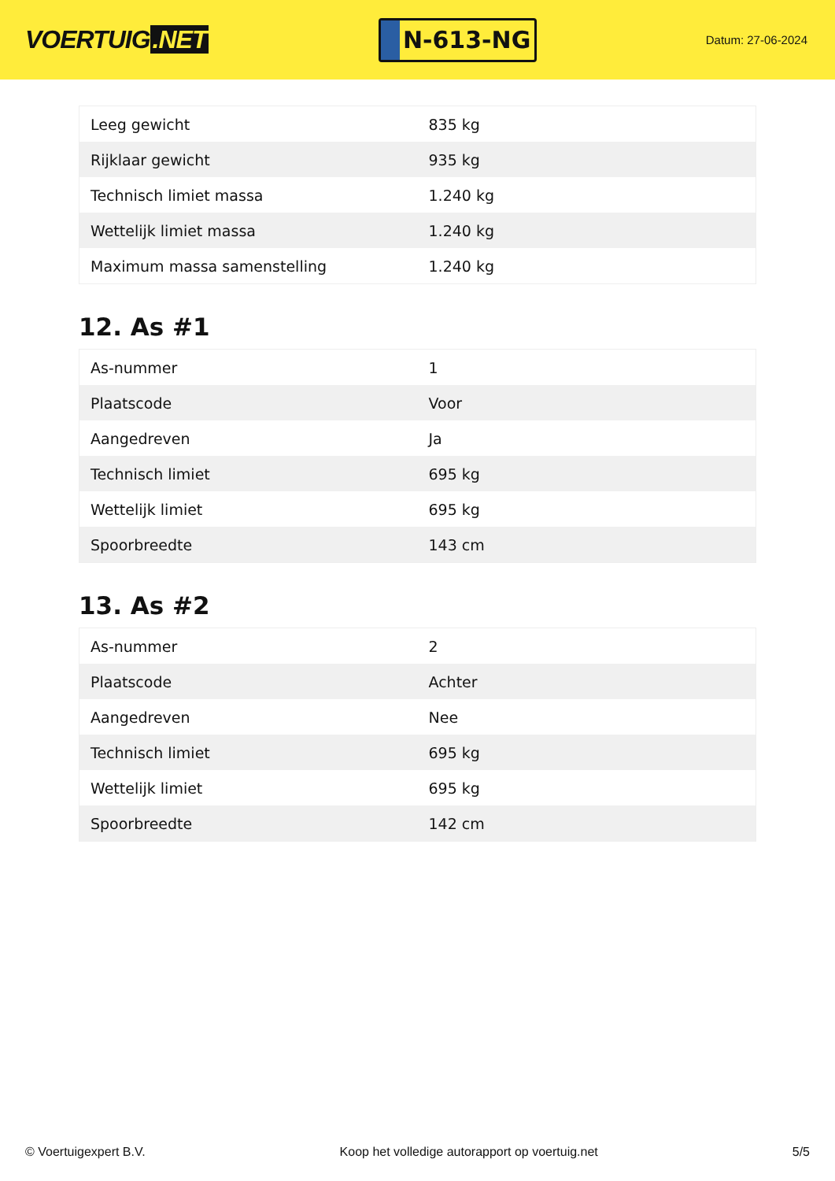VOERTUIG.NET
N-613-NG
Datum: 27-06-2024
| Leeg gewicht | 835 kg |
| Rijklaar gewicht | 935 kg |
| Technisch limiet massa | 1.240 kg |
| Wettelijk limiet massa | 1.240 kg |
| Maximum massa samenstelling | 1.240 kg |
12. As #1
| As-nummer | 1 |
| Plaatscode | Voor |
| Aangedreven | Ja |
| Technisch limiet | 695 kg |
| Wettelijk limiet | 695 kg |
| Spoorbreedte | 143 cm |
13. As #2
| As-nummer | 2 |
| Plaatscode | Achter |
| Aangedreven | Nee |
| Technisch limiet | 695 kg |
| Wettelijk limiet | 695 kg |
| Spoorbreedte | 142 cm |
© Voertuigexpert B.V. Koop het volledige autorapport op voertuig.net 5/5